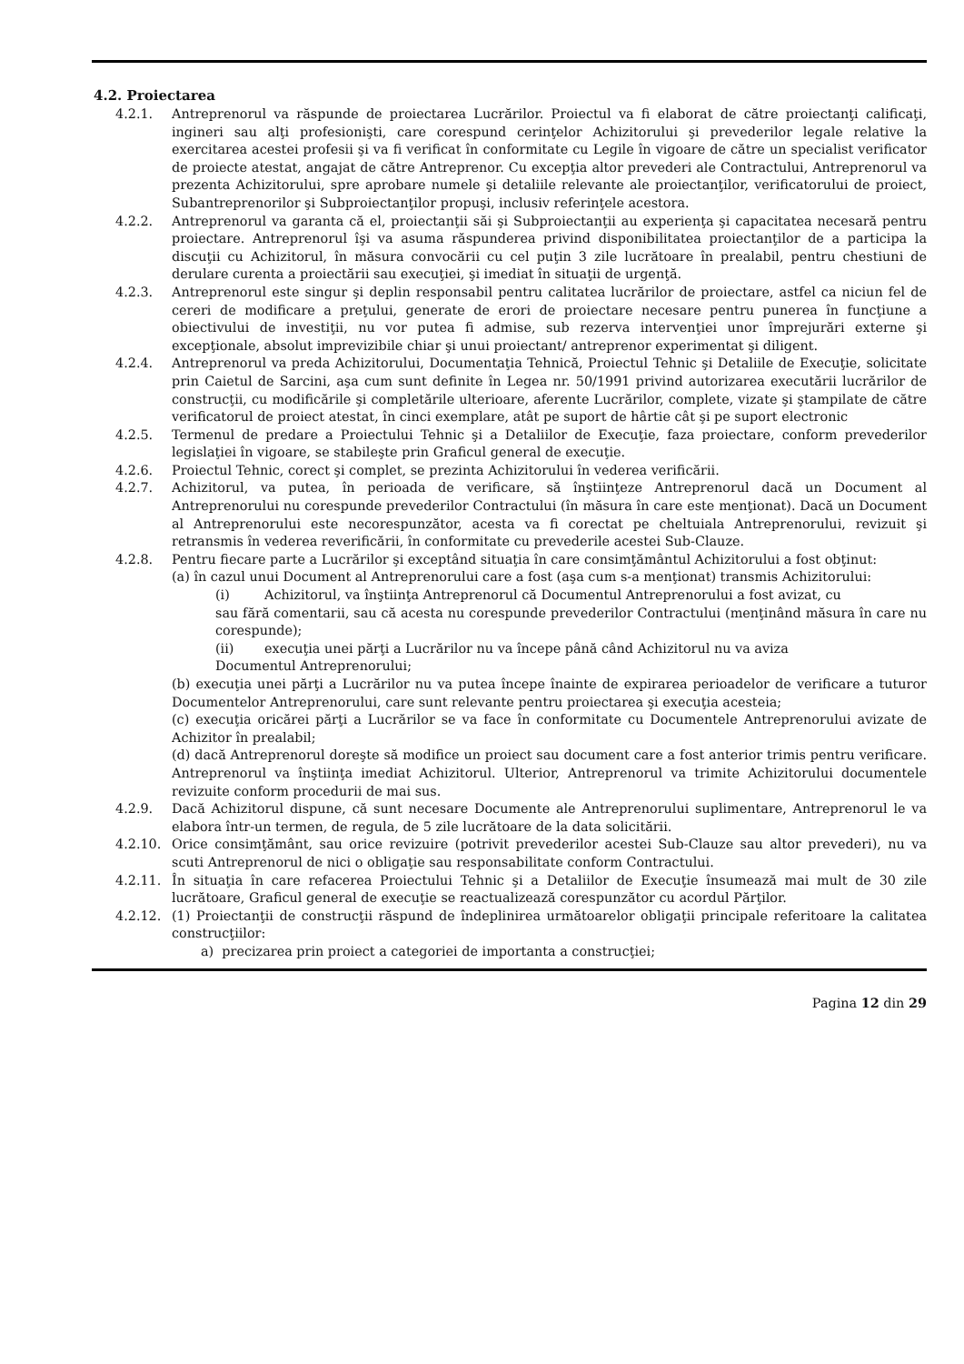4.2. Proiectarea
4.2.1. Antreprenorul va răspunde de proiectarea Lucrărilor. Proiectul va fi elaborat de către proiectanţi calificaţi, ingineri sau alţi profesionişti, care corespund cerinţelor Achizitorului şi prevederilor legale relative la exercitarea acestei profesii şi va fi verificat în conformitate cu Legile în vigoare de către un specialist verificator de proiecte atestat, angajat de către Antreprenor. Cu excepţia altor prevederi ale Contractului, Antreprenorul va prezenta Achizitorului, spre aprobare numele şi detaliile relevante ale proiectanţilor, verificatorului de proiect, Subantreprenorilor şi Subproiectanţilor propuşi, inclusiv referinţele acestora.
4.2.2. Antreprenorul va garanta că el, proiectanţii săi şi Subproiectanţii au experienţa şi capacitatea necesară pentru proiectare. Antreprenorul îşi va asuma răspunderea privind disponibilitatea proiectanţilor de a participa la discuţii cu Achizitorul, în măsura convocării cu cel puţin 3 zile lucrătoare în prealabil, pentru chestiuni de derulare curenta a proiectării sau execuţiei, şi imediat în situaţii de urgenţă.
4.2.3. Antreprenorul este singur şi deplin responsabil pentru calitatea lucrărilor de proiectare, astfel ca niciun fel de cereri de modificare a preţului, generate de erori de proiectare necesare pentru punerea în funcţiune a obiectivului de investiţii, nu vor putea fi admise, sub rezerva intervenţiei unor împrejurări externe şi excepţionale, absolut imprevizibile chiar şi unui proiectant/ antreprenor experimentat şi diligent.
4.2.4. Antreprenorul va preda Achizitorului, Documentaţia Tehnică, Proiectul Tehnic şi Detaliile de Execuţie, solicitate prin Caietul de Sarcini, aşa cum sunt definite în Legea nr. 50/1991 privind autorizarea executării lucrărilor de construcţii, cu modificările şi completările ulterioare, aferente Lucrărilor, complete, vizate şi ştampilate de către verificatorul de proiect atestat, în cinci exemplare, atât pe suport de hârtie cât şi pe suport electronic
4.2.5. Termenul de predare a Proiectului Tehnic şi a Detaliilor de Execuţie, faza proiectare, conform prevederilor legislaţiei în vigoare, se stabileşte prin Graficul general de execuţie.
4.2.6. Proiectul Tehnic, corect şi complet, se prezinta Achizitorului în vederea verificării.
4.2.7. Achizitorul, va putea, în perioada de verificare, să înştiinţeze Antreprenorul dacă un Document al Antreprenorului nu corespunde prevederilor Contractului (în măsura în care este menţionat). Dacă un Document al Antreprenorului este necorespunzător, acesta va fi corectat pe cheltuiala Antreprenorului, revizuit şi retransmis în vederea reverificării, în conformitate cu prevederile acestei Sub-Clauze.
4.2.8. Pentru fiecare parte a Lucrărilor şi exceptând situaţia în care consimţământul Achizitorului a fost obţinut:
(a) în cazul unui Document al Antreprenorului care a fost (aşa cum s-a menţionat) transmis Achizitorului:
(i) Achizitorul, va înştiinţa Antreprenorul că Documentul Antreprenorului a fost avizat, cu
sau fără comentarii, sau că acesta nu corespunde prevederilor Contractului (menţinând măsura în care nu corespunde);
(ii) execuţia unei părţi a Lucrărilor nu va începe până când Achizitorul nu va aviza
Documentul Antreprenorului;
(b) execuţia unei părţi a Lucrărilor nu va putea începe înainte de expirarea perioadelor de verificare a tuturor Documentelor Antreprenorului, care sunt relevante pentru proiectarea şi execuţia acesteia;
(c) execuţia oricărei părţi a Lucrărilor se va face în conformitate cu Documentele Antreprenorului avizate de Achizitor în prealabil;
(d) dacă Antreprenorul doreşte să modifice un proiect sau document care a fost anterior trimis pentru verificare. Antreprenorul va înştiinţa imediat Achizitorul. Ulterior, Antreprenorul va trimite Achizitorului documentele revizuite conform procedurii de mai sus.
4.2.9. Dacă Achizitorul dispune, că sunt necesare Documente ale Antreprenorului suplimentare, Antreprenorul le va elabora într-un termen, de regula, de 5 zile lucrătoare de la data solicitării.
4.2.10. Orice consimţământ, sau orice revizuire (potrivit prevederilor acestei Sub-Clauze sau altor prevederi), nu va scuti Antreprenorul de nici o obligaţie sau responsabilitate conform Contractului.
4.2.11. În situaţia în care refacerea Proiectului Tehnic şi a Detaliilor de Execuţie însumează mai mult de 30 zile lucrătoare, Graficul general de execuţie se reactualizează corespunzător cu acordul Părţilor.
4.2.12. (1) Proiectanţii de construcţii răspund de îndeplinirea următoarelor obligaţii principale referitoare la calitatea construcţiilor:
a) precizarea prin proiect a categoriei de importanta a construcţiei;
Pagina 12 din 29